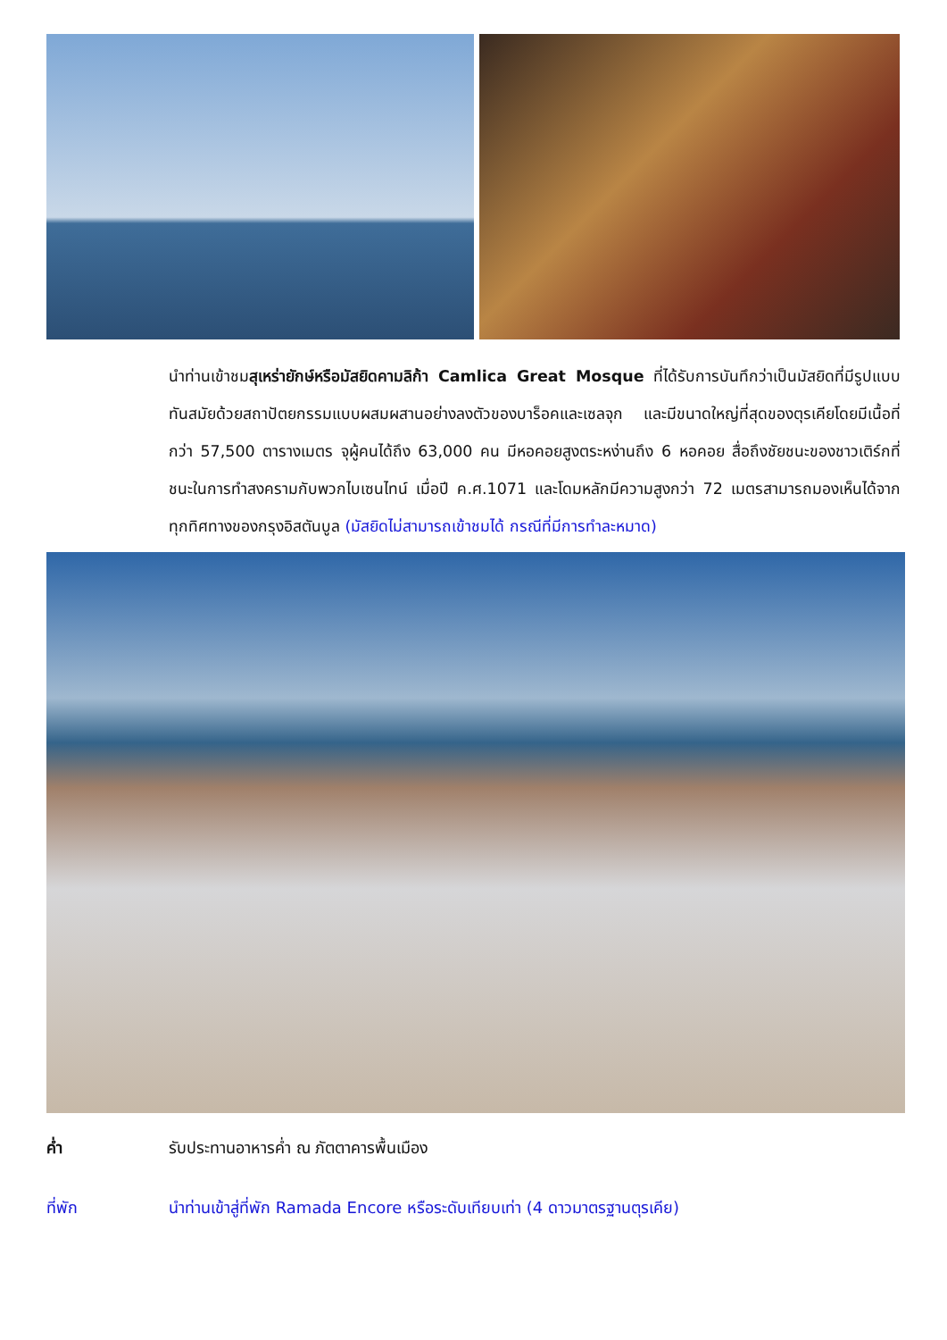นำท่านเข้าชมสุเหร่ายักษ์หรือมัสยิดคามลิก้า Camlica Great Mosque ที่ได้รับการบันทึกว่าเป็นมัสยิดที่มีรูปแบบทันสมัยด้วยสถาปัตยกรรมแบบผสมผสานอย่างลงตัวของบาร็อคและเซลจุก และมีขนาดใหญ่ที่สุดของตุรเคียโดยมีเนื้อที่กว่า 57,500 ตารางเมตร จุผู้คนได้ถึง 63,000 คน มีหอคอยสูงตระหง่านถึง 6 หอคอย สื่อถึงชัยชนะของชาวเติร์กที่ชนะในการทำสงครามกับพวกไบเซนไทน์ เมื่อปี ค.ศ.1071 และโดมหลักมีความสูงกว่า 72 เมตรสามารถมองเห็นได้จากทุกทิศทางของกรุงอิสตันบูล (มัสยิดไม่สามารถเข้าชมได้ กรณีที่มีการทำละหมาด)
ค่ำ รับประทานอาหารค่ำ ณ ภัตตาคารพื้นเมือง
ที่พัก นำท่านเข้าสู่ที่พัก Ramada Encore หรือระดับเทียบเท่า (4 ดาวมาตรฐานตุรเคีย)